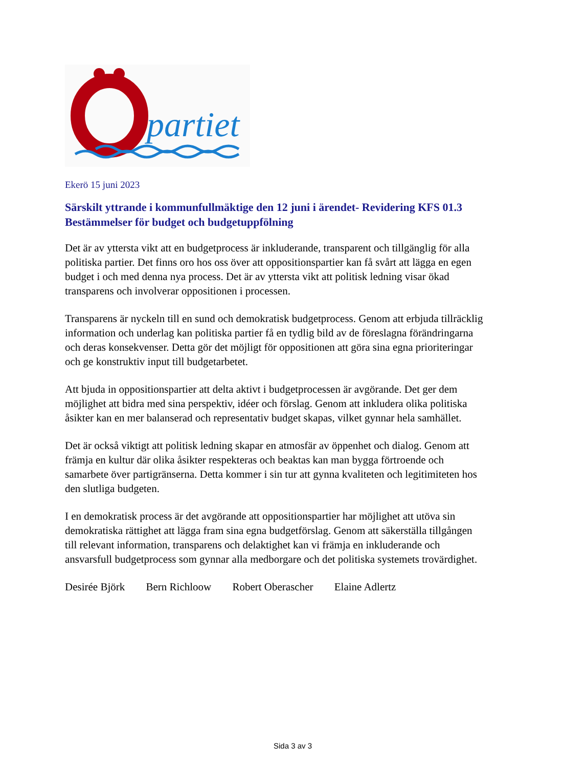partiet
Ekerö 15 juni 2023
Särskilt yttrande i kommunfullmäktige den 12 juni i ärendet- Revidering KFS 01.3 Bestämmelser för budget och budgetuppfölning
Det är av yttersta vikt att en budgetprocess är inkluderande, transparent och tillgänglig för alla politiska partier. Det finns oro hos oss över att oppositionspartier kan få svårt att lägga en egen budget i och med denna nya process. Det är av yttersta vikt att politisk ledning visar ökad transparens och involverar oppositionen i processen.
Transparens är nyckeln till en sund och demokratisk budgetprocess. Genom att erbjuda tillräcklig information och underlag kan politiska partier få en tydlig bild av de föreslagna förändringarna och deras konsekvenser. Detta gör det möjligt för oppositionen att göra sina egna prioriteringar och ge konstruktiv input till budgetarbetet.
Att bjuda in oppositionspartier att delta aktivt i budgetprocessen är avgörande. Det ger dem möjlighet att bidra med sina perspektiv, idéer och förslag. Genom att inkludera olika politiska åsikter kan en mer balanserad och representativ budget skapas, vilket gynnar hela samhället.
Det är också viktigt att politisk ledning skapar en atmosfär av öppenhet och dialog. Genom att främja en kultur där olika åsikter respekteras och beaktas kan man bygga förtroende och samarbete över partigränserna. Detta kommer i sin tur att gynna kvaliteten och legitimiteten hos den slutliga budgeten.
I en demokratisk process är det avgörande att oppositionspartier har möjlighet att utöva sin demokratiska rättighet att lägga fram sina egna budgetförslag. Genom att säkerställa tillgången till relevant information, transparens och delaktighet kan vi främja en inkluderande och ansvarsfull budgetprocess som gynnar alla medborgare och det politiska systemets trovärdighet.
Desirée Björk Bern Richloow Robert Oberascher Elaine Adlertz
Sida 3 av 3